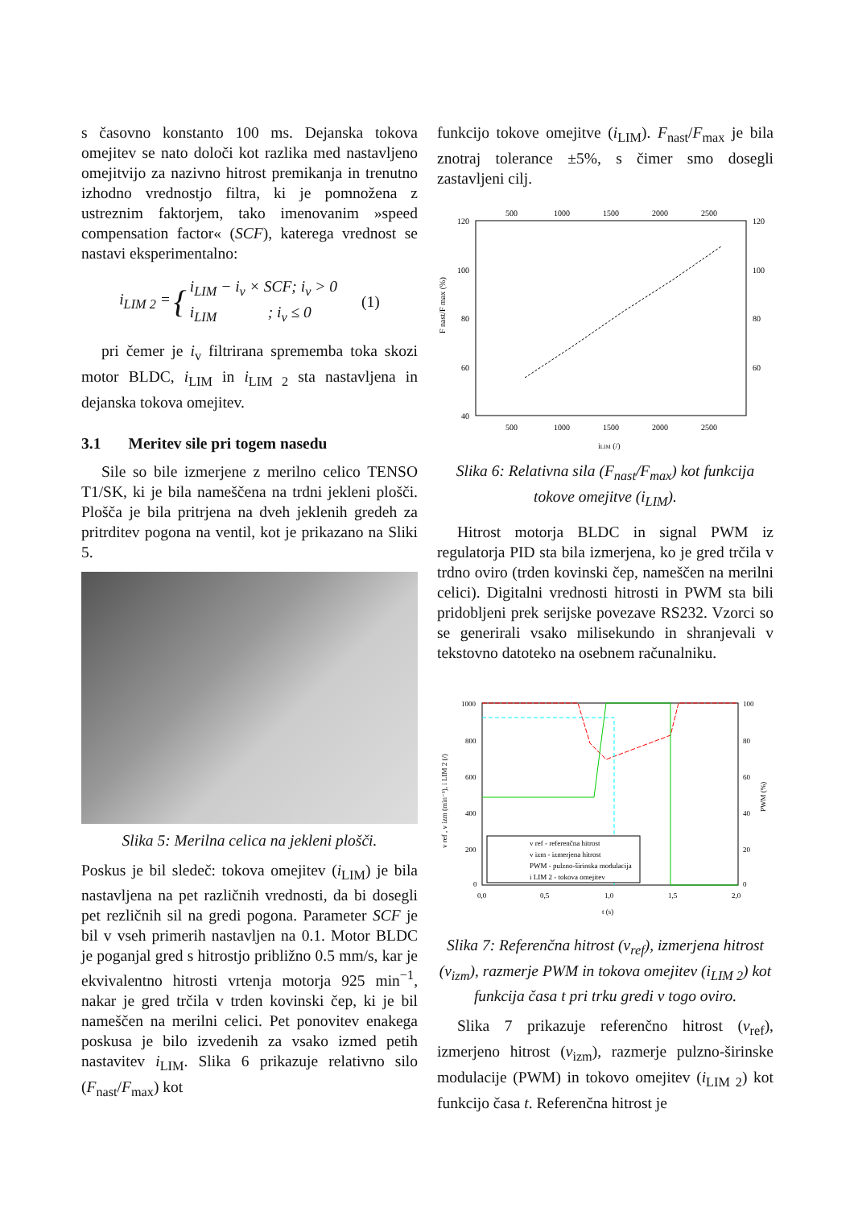s časovno konstanto 100 ms. Dejanska tokova omejitev se nato določi kot razlika med nastavljeno omejitvijo za nazivno hitrost premikanja in trenutno izhodno vrednostjo filtra, ki je pomnožena z ustreznim faktorjem, tako imenovanim »speed compensation factor« (SCF), katerega vrednost se nastavi eksperimentalno:
i<sub>LIM 2</sub> = { i<sub>LIM</sub> − i<sub>v</sub> × SCF; i<sub>v</sub> > 0
i<sub>LIM</sub> ; i<sub>v</sub> ≤ 0 (1)
pri čemer je i<sub>v</sub> filtrirana sprememba toka skozi motor BLDC, i<sub>LIM</sub> in i<sub>LIM 2</sub> sta nastavljena in dejanska tokova omejitev.
3.1 Meritev sile pri togem nasedu
Sile so bile izmerjene z merilno celico TENSO T1/SK, ki je bila nameščena na trdni jekleni plošči. Plošča je bila pritrjena na dveh jeklenih gredeh za pritrditev pogona na ventil, kot je prikazano na Sliki 5.
Slika 5: Merilna celica na jekleni plošči.
Poskus je bil sledeč: tokova omejitev (i<sub>LIM</sub>) je bila nastavljena na pet različnih vrednosti, da bi dosegli pet rezličnih sil na gredi pogona. Parameter SCF je bil v vseh primerih nastavljen na 0.1. Motor BLDC je poganjal gred s hitrostjo približno 0.5 mm/s, kar je ekvivalentno hitrosti vrtenja motorja 925 min<sup>−1</sup>, nakar je gred trčila v trden kovinski čep, ki je bil nameščen na merilni celici. Pet ponovitev enakega poskusa je bilo izvedenih za vsako izmed petih nastavitev i<sub>LIM</sub>. Slika 6 prikazuje relativno silo (F<sub>nast</sub>/F<sub>max</sub>) kot
funkcijo tokove omejitve (i<sub>LIM</sub>). F<sub>nast</sub>/F<sub>max</sub> je bila znotraj tolerance ±5%, s čimer smo dosegli zastavljeni cilj.
500
1000
1500
2000
2500
120
100
80
60
40
120
100
80
60
500
1000
1500
2000
2500
iLIM (/)
F nast/F max (%)
Slika 6: Relativna sila (F<sub>nast</sub>/F<sub>max</sub>) kot funkcija tokove omejitve (i<sub>LIM</sub>).
Hitrost motorja BLDC in signal PWM iz regulatorja PID sta bila izmerjena, ko je gred trčila v trdno oviro (trden kovinski čep, nameščen na merilni celici). Digitalni vrednosti hitrosti in PWM sta bili pridobljeni prek serijske povezave RS232. Vzorci so se generirali vsako milisekundo in shranjevali v tekstovno datoteko na osebnem računalniku.
1000
800
600
400
200
0
100
80
60
40
20
0
v ref - referenčna hitrost
v izm - izmerjena hitrost
PWM - pulzno-širinska modulacija
i LIM 2 - tokova omejitev
0,0
0,5
1,0
1,5
2,0
t (s)
v ref , v izm (min⁻¹), i LIM 2 (/)
PWM (%)
Slika 7: Referenčna hitrost (v<sub>ref</sub>), izmerjena hitrost (v<sub>izm</sub>), razmerje PWM in tokova omejitev (i<sub>LIM 2</sub>) kot funkcija časa t pri trku gredi v togo oviro.
Slika 7 prikazuje referenčno hitrost (v<sub>ref</sub>), izmerjeno hitrost (v<sub>izm</sub>), razmerje pulzno-širinske modulacije (PWM) in tokovo omejitev (i<sub>LIM 2</sub>) kot funkcijo časa t. Referenčna hitrost je